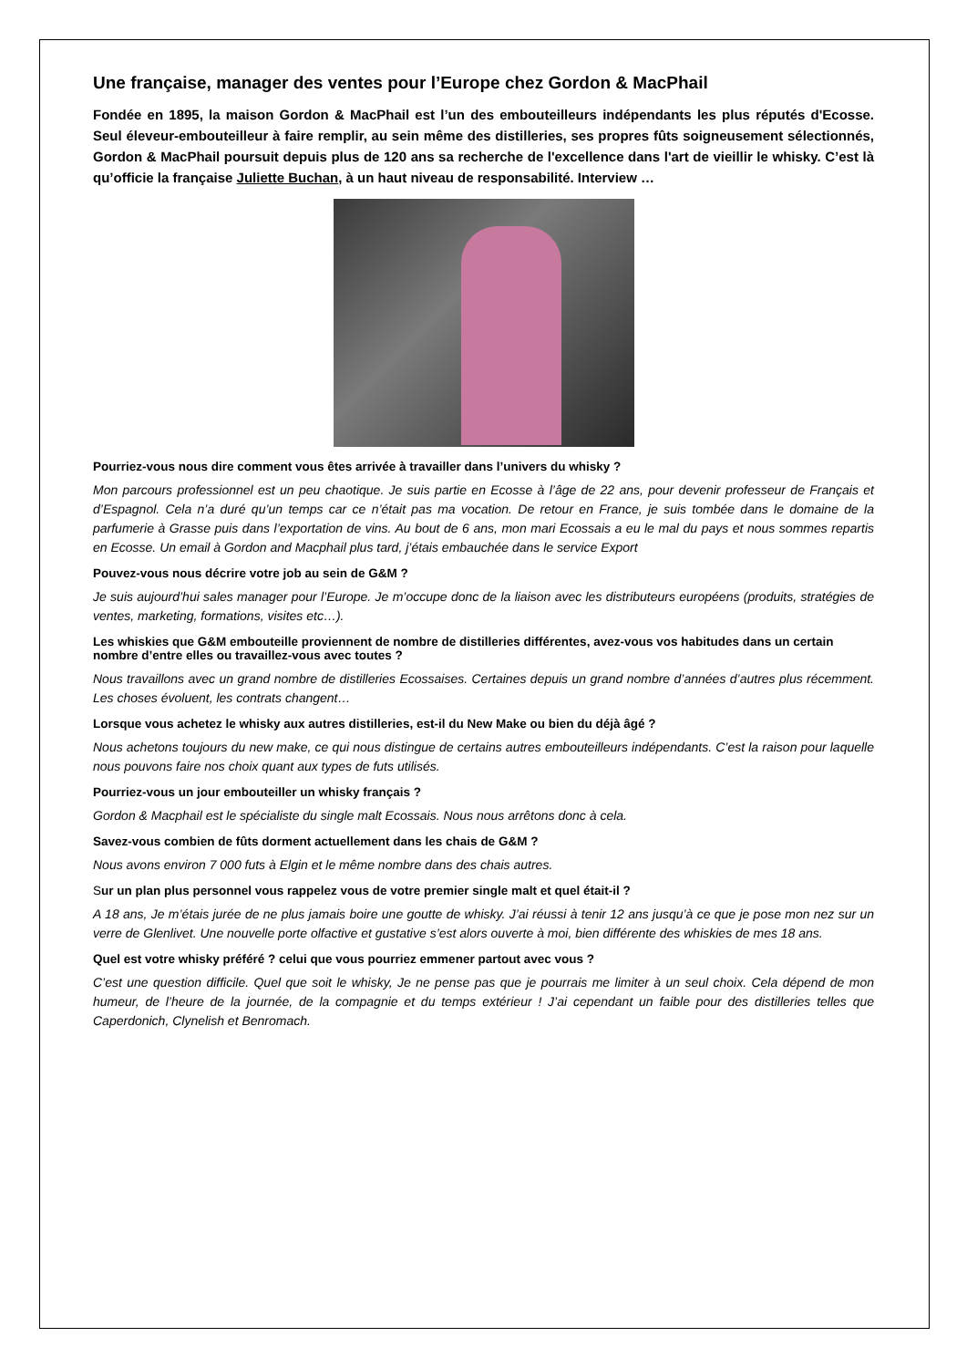Une française, manager des ventes pour l’Europe chez Gordon & MacPhail
Fondée en 1895, la maison Gordon & MacPhail est l’un des embouteilleurs indépendants les plus réputés d'Ecosse. Seul éleveur-embouteilleur à faire remplir, au sein même des distilleries, ses propres fûts soigneusement sélectionnés, Gordon & MacPhail poursuit depuis plus de 120 ans sa recherche de l'excellence dans l'art de vieillir le whisky. C’est là qu’officie la française Juliette Buchan, à un haut niveau de responsabilité. Interview …
Pourriez-vous nous dire comment vous êtes arrivée à travailler dans l’univers du whisky ?
Mon parcours professionnel est un peu chaotique. Je suis partie en Ecosse à l’âge de 22 ans, pour devenir professeur de Français et d’Espagnol. Cela n’a duré qu’un temps car ce n’était pas ma vocation. De retour en France, je suis tombée dans le domaine de la parfumerie à Grasse puis dans l’exportation de vins. Au bout de 6 ans, mon mari Ecossais a eu le mal du pays et nous sommes repartis en Ecosse. Un email à Gordon and Macphail plus tard, j’étais embauchée dans le service Export
Pouvez-vous nous décrire votre job au sein de G&M ?
Je suis aujourd’hui sales manager pour l’Europe. Je m’occupe donc de la liaison avec les distributeurs européens (produits, stratégies de ventes, marketing, formations, visites etc…).
Les whiskies que G&M embouteille proviennent de nombre de distilleries différentes, avez-vous vos habitudes dans un certain nombre d’entre elles ou travaillez-vous avec toutes ?
Nous travaillons avec un grand nombre de distilleries Ecossaises. Certaines depuis un grand nombre d’années d’autres plus récemment. Les choses évoluent, les contrats changent…
Lorsque vous achetez le whisky aux autres distilleries, est-il du New Make ou bien du déjà âgé ?
Nous achetons toujours du new make, ce qui nous distingue de certains autres embouteilleurs indépendants. C’est la raison pour laquelle nous pouvons faire nos choix quant aux types de futs utilisés.
Pourriez-vous un jour embouteiller un whisky français ?
Gordon & Macphail est le spécialiste du single malt Ecossais. Nous nous arrêtons donc à cela.
Savez-vous combien de fûts dorment actuellement dans les chais de G&M ?
Nous avons environ 7 000 futs à Elgin et le même nombre dans des chais autres.
Sur un plan plus personnel vous rappelez vous de votre premier single malt et quel était-il ?
A 18 ans, Je m’étais jurée de ne plus jamais boire une goutte de whisky. J’ai réussi à tenir 12 ans jusqu’à ce que je pose mon nez sur un verre de Glenlivet. Une nouvelle porte olfactive et gustative s’est alors ouverte à moi, bien différente des whiskies de mes 18 ans.
Quel est votre whisky préféré ? celui que vous pourriez emmener partout avec vous ?
C’est une question difficile. Quel que soit le whisky, Je ne pense pas que je pourrais me limiter à un seul choix. Cela dépend de mon humeur, de l’heure de la journée, de la compagnie et du temps extérieur ! J’ai cependant un faible pour des distilleries telles que Caperdonich, Clynelish et Benromach.